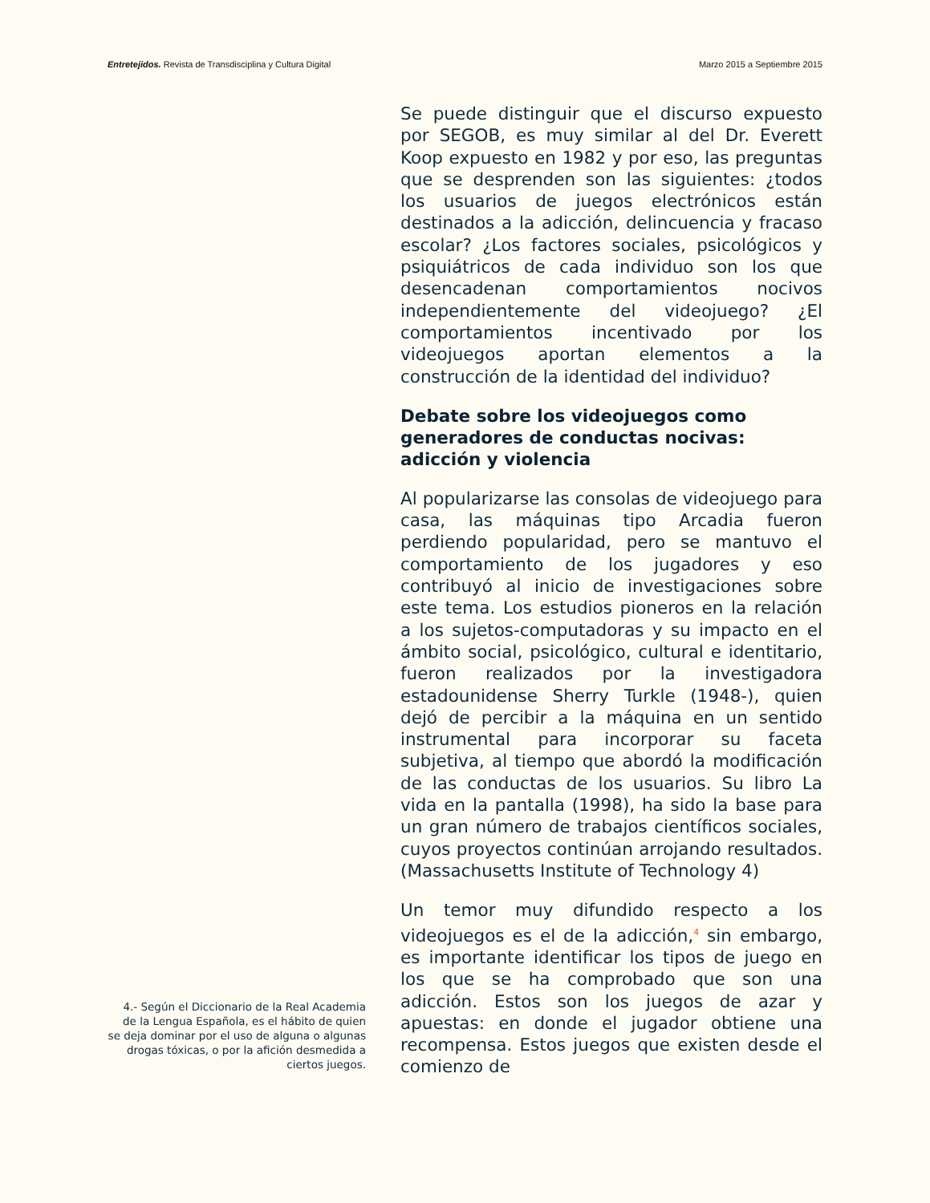Entretejidos. Revista de Transdisciplina y Cultura Digital Marzo 2015 a Septiembre 2015
Se puede distinguir que el discurso expuesto por SEGOB, es muy similar al del Dr. Everett Koop expuesto en 1982 y por eso, las preguntas que se desprenden son las siguientes: ¿todos los usuarios de juegos electrónicos están destinados a la adicción, delincuencia y fracaso escolar? ¿Los factores sociales, psicológicos y psiquiátricos de cada individuo son los que desencadenan comportamientos nocivos independientemente del videojuego? ¿El comportamientos incentivado por los videojuegos aportan elementos a la construcción de la identidad del individuo?
Debate sobre los videojuegos como generadores de conductas nocivas: adicción y violencia
Al popularizarse las consolas de videojuego para casa, las máquinas tipo Arcadia fueron perdiendo popularidad, pero se mantuvo el comportamiento de los jugadores y eso contribuyó al inicio de investigaciones sobre este tema. Los estudios pioneros en la relación a los sujetos-computadoras y su impacto en el ámbito social, psicológico, cultural e identitario, fueron realizados por la investigadora estadounidense Sherry Turkle (1948-), quien dejó de percibir a la máquina en un sentido instrumental para incorporar su faceta subjetiva, al tiempo que abordó la modificación de las conductas de los usuarios. Su libro La vida en la pantalla (1998), ha sido la base para un gran número de trabajos científicos sociales, cuyos proyectos continúan arrojando resultados. (Massachusetts Institute of Technology 4)
Un temor muy difundido respecto a los videojuegos es el de la adicción,<sup>4</sup> sin embargo, es importante identificar los tipos de juego en los que se ha comprobado que son una adicción. Estos son los juegos de azar y apuestas: en donde el jugador obtiene una recompensa. Estos juegos que existen desde el comienzo de
4.- Según el Diccionario de la Real Academia de la Lengua Española, es el hábito de quien se deja dominar por el uso de alguna o algunas drogas tóxicas, o por la afición desmedida a ciertos juegos.